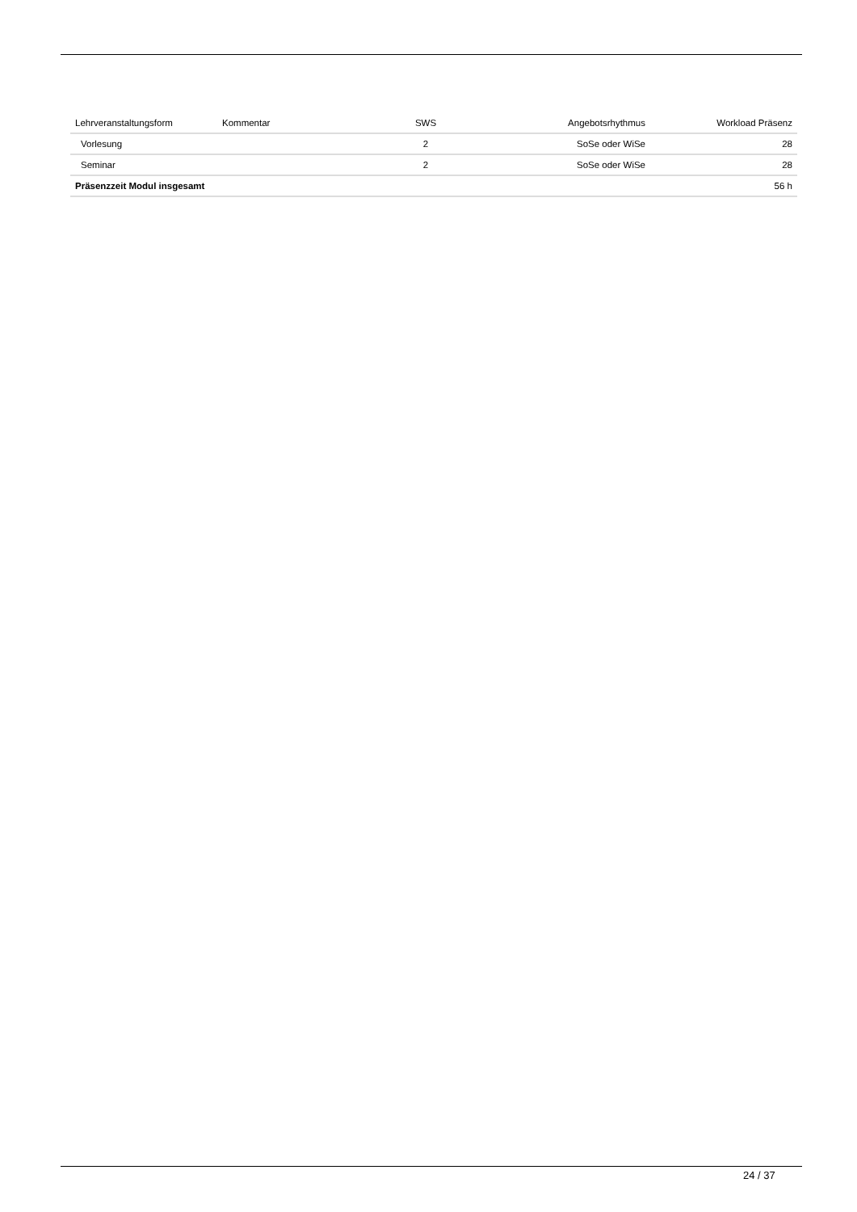| Lehrveranstaltungsform | Kommentar | SWS | Angebotsrhythmus | Workload Präsenz |
| --- | --- | --- | --- | --- |
| Vorlesung | | 2 | SoSe oder WiSe | 28 |
| Seminar | | 2 | SoSe oder WiSe | 28 |
| Präsenzzeit Modul insgesamt | | | | 56 h |
24 / 37